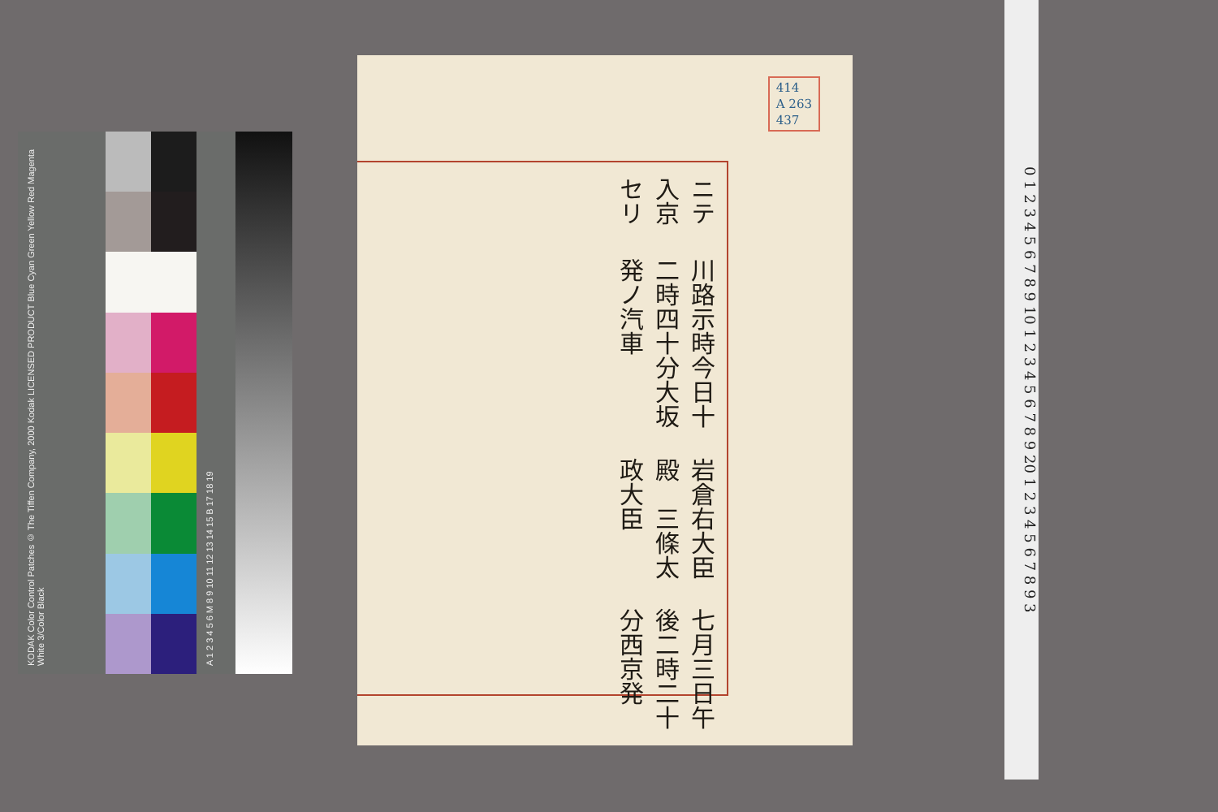KODAK Color Control Patches © The Tiffen Company, 2000 Kodak LICENSED PRODUCT Blue Cyan Green Yellow Red Magenta White 3/Color Black
A 1 2 3 4 5 6 M 8 9 10 11 12 13 14 15 B 17 18 19
414
A 263
437
七月三日午後二時二十分西京発
岩倉右大臣殿　三條太政大臣
川路示時今日十二時四十分大坂発ノ汽車
ニテ入京セリ
0 1 2 3 4 5 6 7 8 9 10 1 2 3 4 5 6 7 8 9 20 1 2 3 4 5 6 7 8 9 3